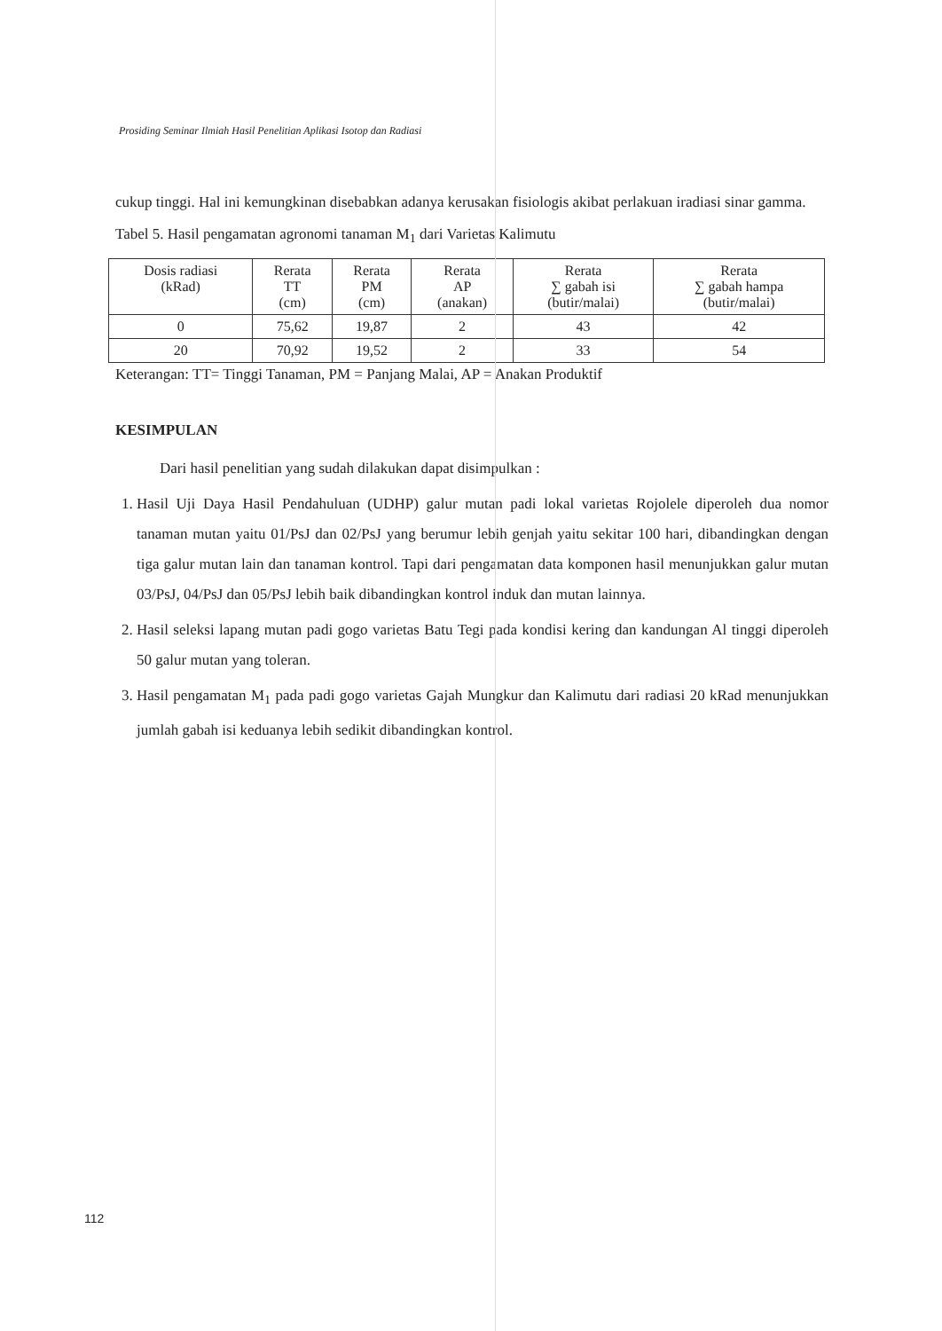Prosiding Seminar Ilmiah Hasil Penelitian Aplikasi Isotop dan Radiasi
cukup tinggi. Hal ini kemungkinan disebabkan adanya kerusakan fisiologis akibat perlakuan iradiasi sinar gamma.
Tabel 5. Hasil pengamatan agronomi tanaman M<sub>1</sub> dari Varietas Kalimutu
| Dosis radiasi (kRad) | Rerata TT (cm) | Rerata PM (cm) | Rerata AP (anakan) | Rerata ∑ gabah isi (butir/malai) | Rerata ∑ gabah hampa (butir/malai) |
| --- | --- | --- | --- | --- | --- |
| 0 | 75,62 | 19,87 | 2 | 43 | 42 |
| 20 | 70,92 | 19,52 | 2 | 33 | 54 |
Keterangan: TT= Tinggi Tanaman, PM = Panjang Malai, AP = Anakan Produktif
KESIMPULAN
Dari hasil penelitian yang sudah dilakukan dapat disimpulkan :
1. Hasil Uji Daya Hasil Pendahuluan (UDHP) galur mutan padi lokal varietas Rojolele diperoleh dua nomor tanaman mutan yaitu 01/PsJ dan 02/PsJ yang berumur lebih genjah yaitu sekitar 100 hari, dibandingkan dengan tiga galur mutan lain dan tanaman kontrol. Tapi dari pengamatan data komponen hasil menunjukkan galur mutan 03/PsJ, 04/PsJ dan 05/PsJ lebih baik dibandingkan kontrol induk dan mutan lainnya.
2. Hasil seleksi lapang mutan padi gogo varietas Batu Tegi pada kondisi kering dan kandungan Al tinggi diperoleh 50 galur mutan yang toleran.
3. Hasil pengamatan M<sub>1</sub> pada padi gogo varietas Gajah Mungkur dan Kalimutu dari radiasi 20 kRad menunjukkan jumlah gabah isi keduanya lebih sedikit dibandingkan kontrol.
112